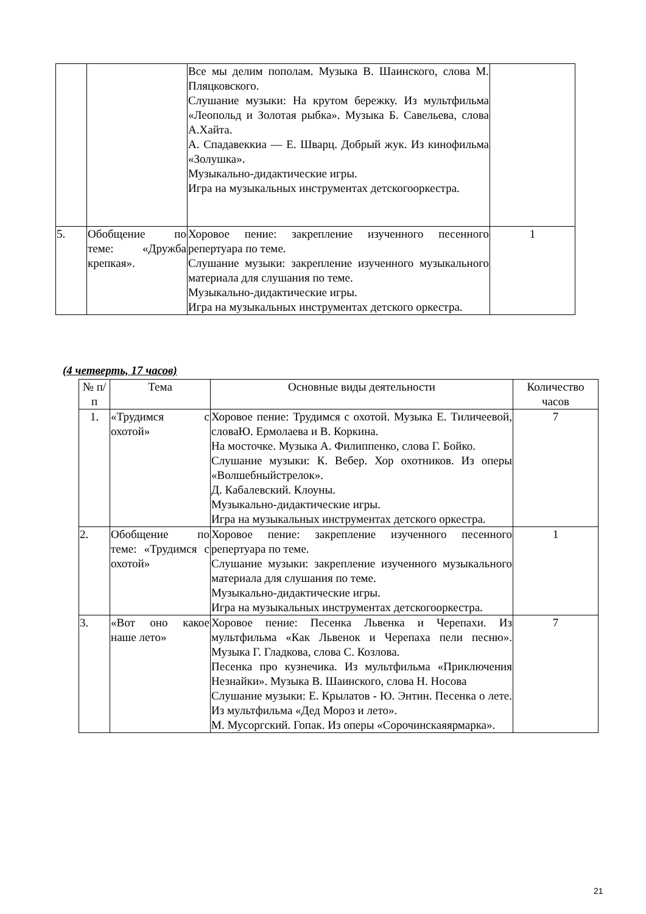| | | Все мы делим пополам. Музыка В. Шаинского, слова М. Пляцковского. Слушание музыки: На крутом бережку. Из мультфильма «Леопольд и Золотая рыбка». Музыка Б. Савельева, слова А.Хайта. А. Спадавеккиа — Е. Шварц. Добрый жук. Из кинофильма «Золушка». Музыкально-дидактические игры. Игра на музыкальных инструментах детскогооркестра. | |
| 5. | Обобщение по теме: «Дружба крепкая». | Хоровое пение: закрепление изученного песенного репертуара по теме. Слушание музыки: закрепление изученного музыкального материала для слушания по теме. Музыкально-дидактические игры. Игра на музыкальных инструментах детского оркестра. | 1 |
(4 четверть, 17 часов)
| № п/п | Тема | Основные виды деятельности | Количество часов |
| --- | --- | --- | --- |
| 1. | «Трудимся с охотой» | Хоровое пение: Трудимся с охотой. Музыка Е. Тиличеевой, словаЮ. Ермолаева и В. Коркина. На мосточке. Музыка А. Филиппенко, слова Г. Бойко. Слушание музыки: К. Вебер. Хор охотников. Из оперы «Волшебныйстрелок». Д. Кабалевский. Клоуны. Музыкально-дидактические игры. Игра на музыкальных инструментах детского оркестра. | 7 |
| 2. | Обобщение по теме: «Трудимся с охотой» | Хоровое пение: закрепление изученного песенного репертуара по теме. Слушание музыки: закрепление изученного музыкального материала для слушания по теме. Музыкально-дидактические игры. Игра на музыкальных инструментах детскогооркестра. | 1 |
| 3. | «Вот оно какое наше лето» | Хоровое пение: Песенка Львенка и Черепахи. Из мультфильма «Как Львенок и Черепаха пели песню». Музыка Г. Гладкова, слова С. Козлова. Песенка про кузнечика. Из мультфильма «Приключения Незнайки». Музыка В. Шаинского, слова Н. Носова Слушание музыки: Е. Крылатов - Ю. Энтин. Песенка о лете. Из мультфильма «Дед Мороз и лето». М. Мусоргский. Гопак. Из оперы «Сорочинскаяярмарка». | 7 |
21